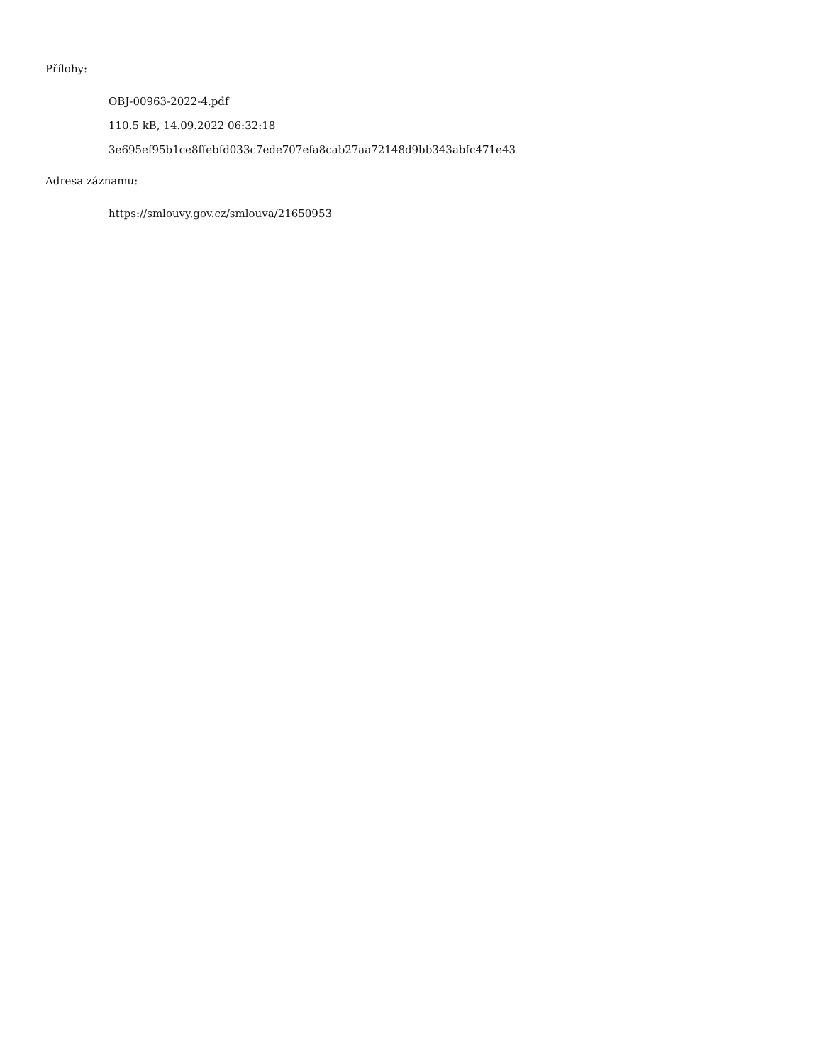Přílohy:
OBJ-00963-2022-4.pdf
110.5 kB, 14.09.2022 06:32:18
3e695ef95b1ce8ffebfd033c7ede707efa8cab27aa72148d9bb343abfc471e43
Adresa záznamu:
https://smlouvy.gov.cz/smlouva/21650953